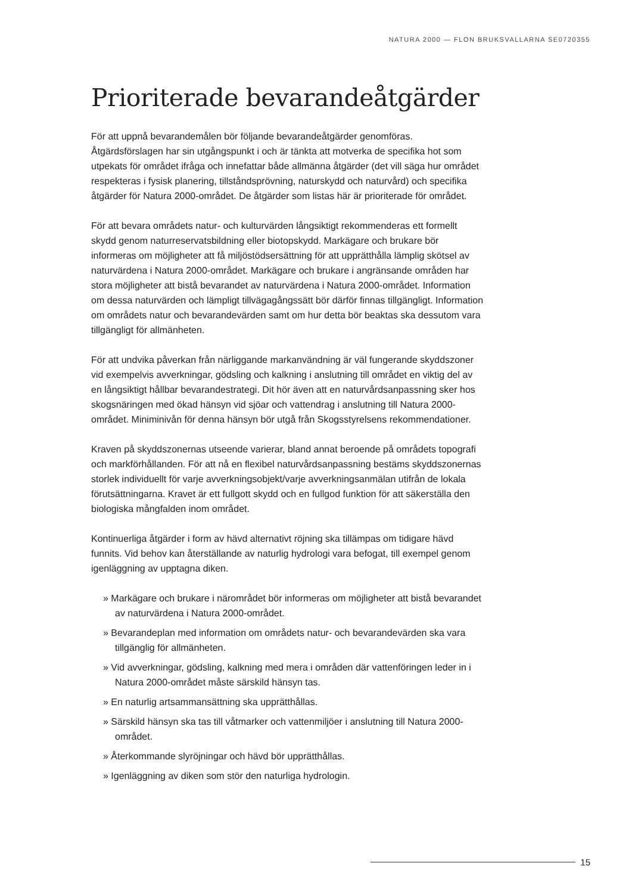NATURA 2000 — FLON BRUKSVALLARNA SE0720355
Prioriterade bevarandeåtgärder
För att uppnå bevarandemålen bör följande bevarandeåtgärder genomföras. Åtgärdsförslagen har sin utgångspunkt i och är tänkta att motverka de specifika hot som utpekats för området ifråga och innefattar både allmänna åtgärder (det vill säga hur området respekteras i fysisk planering, tillståndsprövning, naturskydd och naturvård) och specifika åtgärder för Natura 2000-området. De åtgärder som listas här är prioriterade för området.
För att bevara områdets natur- och kulturvärden långsiktigt rekommenderas ett formellt skydd genom naturreservatsbildning eller biotopskydd. Markägare och brukare bör informeras om möjligheter att få miljöstödsersättning för att upprätthålla lämplig skötsel av naturvärdena i Natura 2000-området. Markägare och brukare i angränsande områden har stora möjligheter att bistå bevarandet av naturvärdena i Natura 2000-området. Information om dessa naturvärden och lämpligt tillvägagångssätt bör därför finnas tillgängligt. Information om områdets natur och bevarandevärden samt om hur detta bör beaktas ska dessutom vara tillgängligt för allmänheten.
För att undvika påverkan från närliggande markanvändning är väl fungerande skyddszoner vid exempelvis avverkningar, gödsling och kalkning i anslutning till området en viktig del av en långsiktigt hållbar bevarandestrategi. Dit hör även att en naturvårdsanpassning sker hos skogsnäringen med ökad hänsyn vid sjöar och vattendrag i anslutning till Natura 2000-området. Miniminivån för denna hänsyn bör utgå från Skogsstyrelsens rekommendationer.
Kraven på skyddszonernas utseende varierar, bland annat beroende på områdets topografi och markförhållanden. För att nå en flexibel naturvårdsanpassning bestäms skyddszonernas storlek individuellt för varje avverkningsobjekt/varje avverkningsanmälan utifrån de lokala förutsättningarna. Kravet är ett fullgott skydd och en fullgod funktion för att säkerställa den
biologiska mångfalden inom området.
Kontinuerliga åtgärder i form av hävd alternativt röjning ska tillämpas om tidigare hävd funnits. Vid behov kan återställande av naturlig hydrologi vara befogat, till exempel genom igenläggning av upptagna diken.
» Markägare och brukare i närområdet bör informeras om möjligheter att bistå bevarandet av naturvärdena i Natura 2000-området.
» Bevarandeplan med information om områdets natur- och bevarandevärden ska vara tillgänglig för allmänheten.
» Vid avverkningar, gödsling, kalkning med mera i områden där vattenföringen leder in i Natura 2000-området måste särskild hänsyn tas.
» En naturlig artsammansättning ska upprätthållas.
» Särskild hänsyn ska tas till våtmarker och vattenmiljöer i anslutning till Natura 2000-området.
» Återkommande slyröjningar och hävd bör upprätthållas.
» Igenläggning av diken som stör den naturliga hydrologin.
15